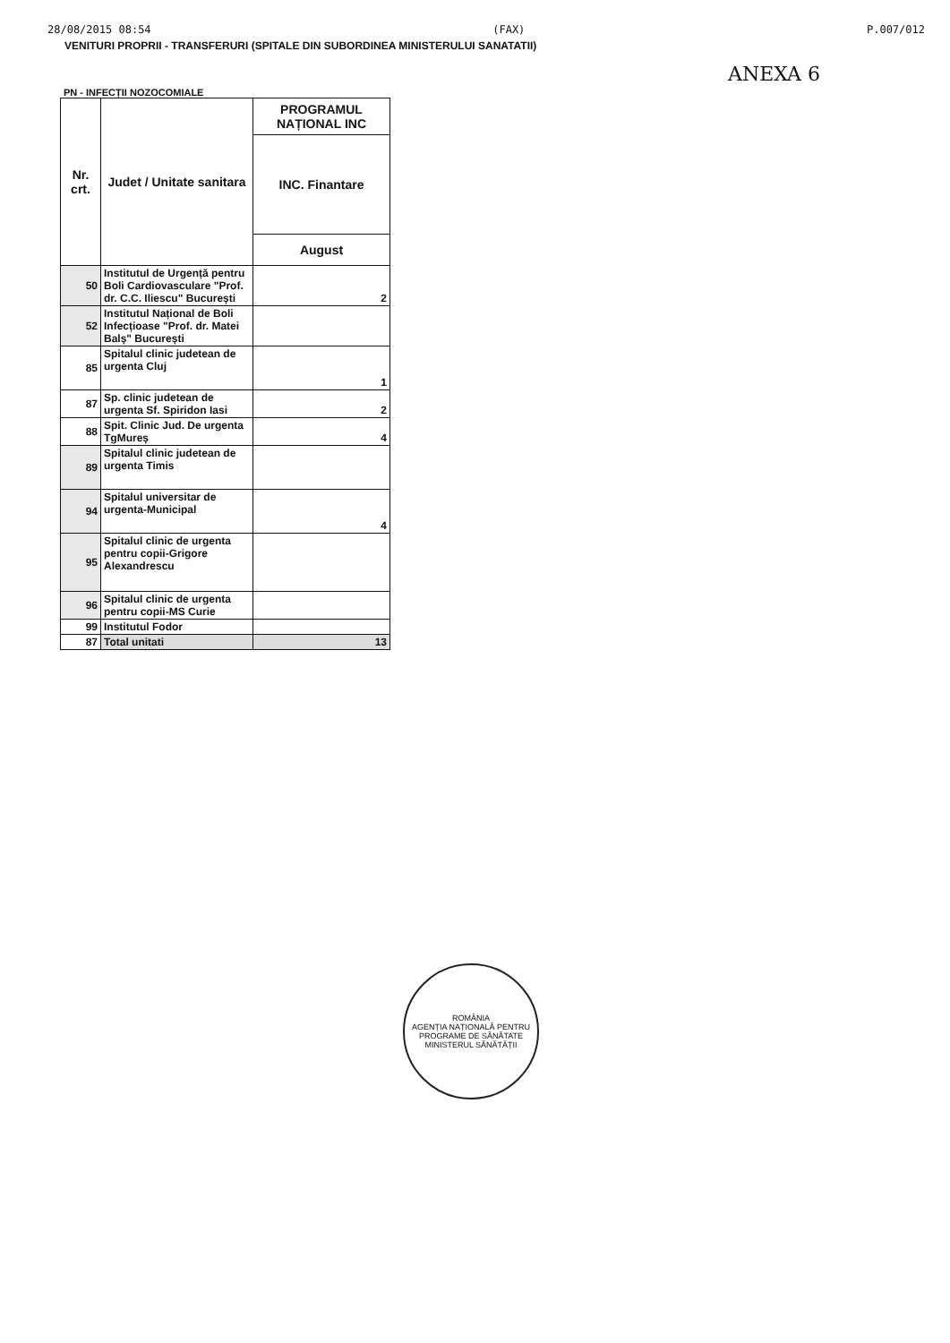28/08/2015 08:54 (FAX) P.007/012
VENITURI PROPRII - TRANSFERURI (SPITALE DIN SUBORDINEA MINISTERULUI SANATATII)
ANEXA 6
PN - INFECȚII NOZOCOMIALE
| Nr. crt. | Judet / Unitate sanitara | PROGRAMUL NAȚIONAL INC |
| --- | --- | --- |
| | | INC. Finantare |
| | | August |
| 50 | Institutul de Urgență pentru Boli Cardiovasculare "Prof. dr. C.C. Iliescu" București | 2 |
| 52 | Institutul Național de Boli Infecțioase "Prof. dr. Matei Balș" București | |
| 85 | Spitalul clinic judetean de urgenta Cluj | 1 |
| 87 | Sp. clinic judetean de urgenta Sf. Spiridon Iasi | 2 |
| 88 | Spit. Clinic Jud. De urgenta TgMureș | 4 |
| 89 | Spitalul clinic judetean de urgenta Timis | |
| 94 | Spitalul universitar de urgenta-Municipal | 4 |
| 95 | Spitalul clinic de urgenta pentru copii-Grigore Alexandrescu | |
| 96 | Spitalul clinic de urgenta pentru copii-MS Curie | |
| 99 | Institutul Fodor | |
| 87 | Total unitati | 13 |
ROMÂNIA
AGENȚIA NAȚIONALĂ PENTRU PROGRAME DE SĂNĂTATE
MINISTERUL SĂNĂTĂȚII